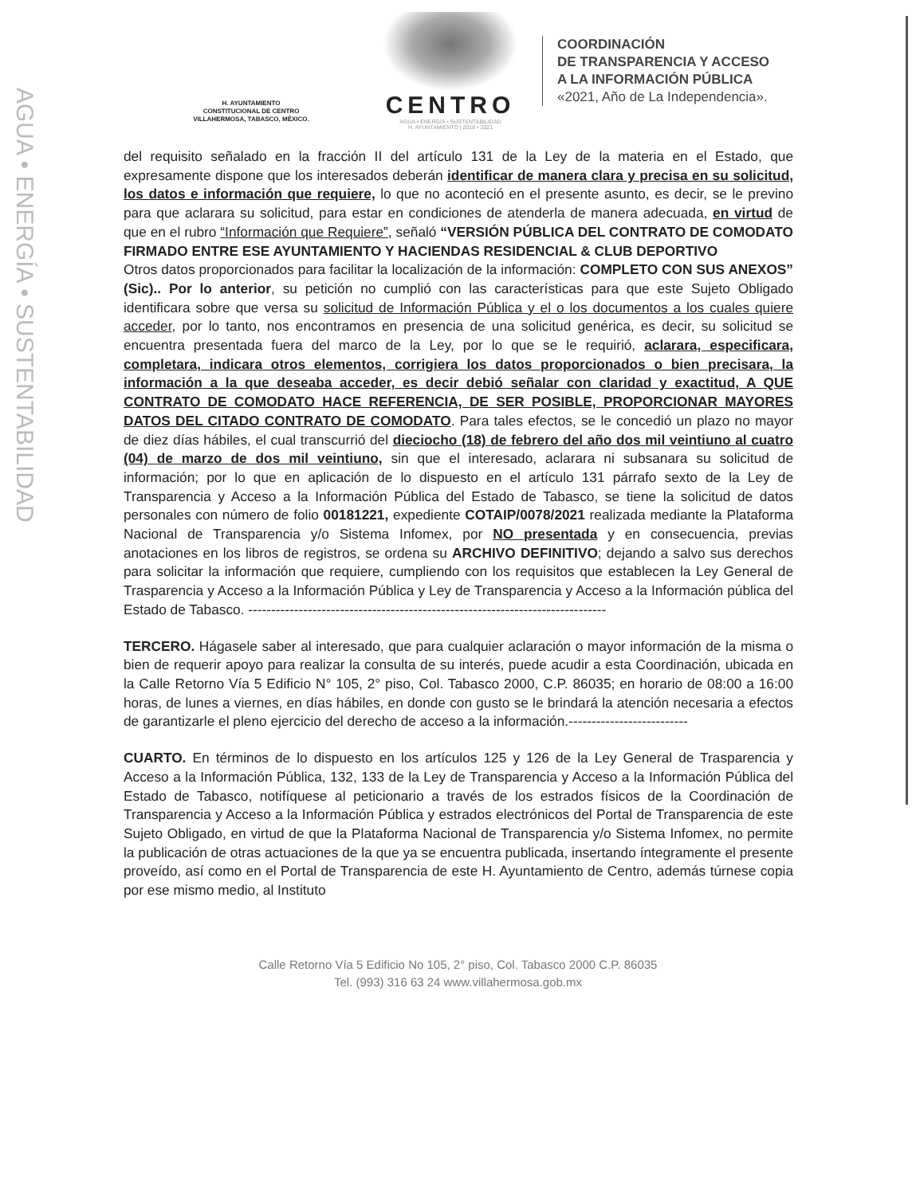AGUA • ENERGÍA • SUSTENTABILIDAD
H. AYUNTAMIENTO
CONSTITUCIONAL DE CENTRO
VILLAHERMOSA, TABASCO, MÉXICO.
CENTRO
AGUA • ENERGÍA • SUSTENTABILIDAD
H. AYUNTAMIENTO | 2018 • 2021
COORDINACIÓN
DE TRANSPARENCIA Y ACCESO
A LA INFORMACIÓN PÚBLICA
«2021, Año de La Independencia».
del requisito señalado en la fracción II del artículo 131 de la Ley de la materia en el Estado, que expresamente dispone que los interesados deberán identificar de manera clara y precisa en su solicitud, los datos e información que requiere, lo que no aconteció en el presente asunto, es decir, se le previno para que aclarara su solicitud, para estar en condiciones de atenderla de manera adecuada, en virtud de que en el rubro “Información que Requiere”, señaló “VERSIÓN PÚBLICA DEL CONTRATO DE COMODATO FIRMADO ENTRE ESE AYUNTAMIENTO Y HACIENDAS RESIDENCIAL & CLUB DEPORTIVO
Otros datos proporcionados para facilitar la localización de la información: COMPLETO CON SUS ANEXOS” (Sic).. Por lo anterior, su petición no cumplió con las características para que este Sujeto Obligado identificara sobre que versa su solicitud de Información Pública y el o los documentos a los cuales quiere acceder, por lo tanto, nos encontramos en presencia de una solicitud genérica, es decir, su solicitud se encuentra presentada fuera del marco de la Ley, por lo que se le requirió, aclarara, especificara, completara, indicara otros elementos, corrigiera los datos proporcionados o bien precisara, la información a la que deseaba acceder, es decir debió señalar con claridad y exactitud, A QUE CONTRATO DE COMODATO HACE REFERENCIA, DE SER POSIBLE, PROPORCIONAR MAYORES DATOS DEL CITADO CONTRATO DE COMODATO. Para tales efectos, se le concedió un plazo no mayor de diez días hábiles, el cual transcurrió del dieciocho (18) de febrero del año dos mil veintiuno al cuatro (04) de marzo de dos mil veintiuno, sin que el interesado, aclarara ni subsanara su solicitud de información; por lo que en aplicación de lo dispuesto en el artículo 131 párrafo sexto de la Ley de Transparencia y Acceso a la Información Pública del Estado de Tabasco, se tiene la solicitud de datos personales con número de folio 00181221, expediente COTAIP/0078/2021 realizada mediante la Plataforma Nacional de Transparencia y/o Sistema Infomex, por NO presentada y en consecuencia, previas anotaciones en los libros de registros, se ordena su ARCHIVO DEFINITIVO; dejando a salvo sus derechos para solicitar la información que requiere, cumpliendo con los requisitos que establecen la Ley General de Trasparencia y Acceso a la Información Pública y Ley de Transparencia y Acceso a la Información pública del Estado de Tabasco. ------------------------------------------------------------------------------
TERCERO. Hágasele saber al interesado, que para cualquier aclaración o mayor información de la misma o bien de requerir apoyo para realizar la consulta de su interés, puede acudir a esta Coordinación, ubicada en la Calle Retorno Vía 5 Edificio N° 105, 2° piso, Col. Tabasco 2000, C.P. 86035; en horario de 08:00 a 16:00 horas, de lunes a viernes, en días hábiles, en donde con gusto se le brindará la atención necesaria a efectos de garantizarle el pleno ejercicio del derecho de acceso a la información.--------------------------
CUARTO. En términos de lo dispuesto en los artículos 125 y 126 de la Ley General de Trasparencia y Acceso a la Información Pública, 132, 133 de la Ley de Transparencia y Acceso a la Información Pública del Estado de Tabasco, notifíquese al peticionario a través de los estrados físicos de la Coordinación de Transparencia y Acceso a la Información Pública y estrados electrónicos del Portal de Transparencia de este Sujeto Obligado, en virtud de que la Plataforma Nacional de Transparencia y/o Sistema Infomex, no permite la publicación de otras actuaciones de la que ya se encuentra publicada, insertando íntegramente el presente proveído, así como en el Portal de Transparencia de este H. Ayuntamiento de Centro, además túrnese copia por ese mismo medio, al Instituto
Calle Retorno Vía 5 Edificio No 105, 2° piso, Col. Tabasco 2000 C.P. 86035
Tel. (993) 316 63 24 www.villahermosa.gob.mx